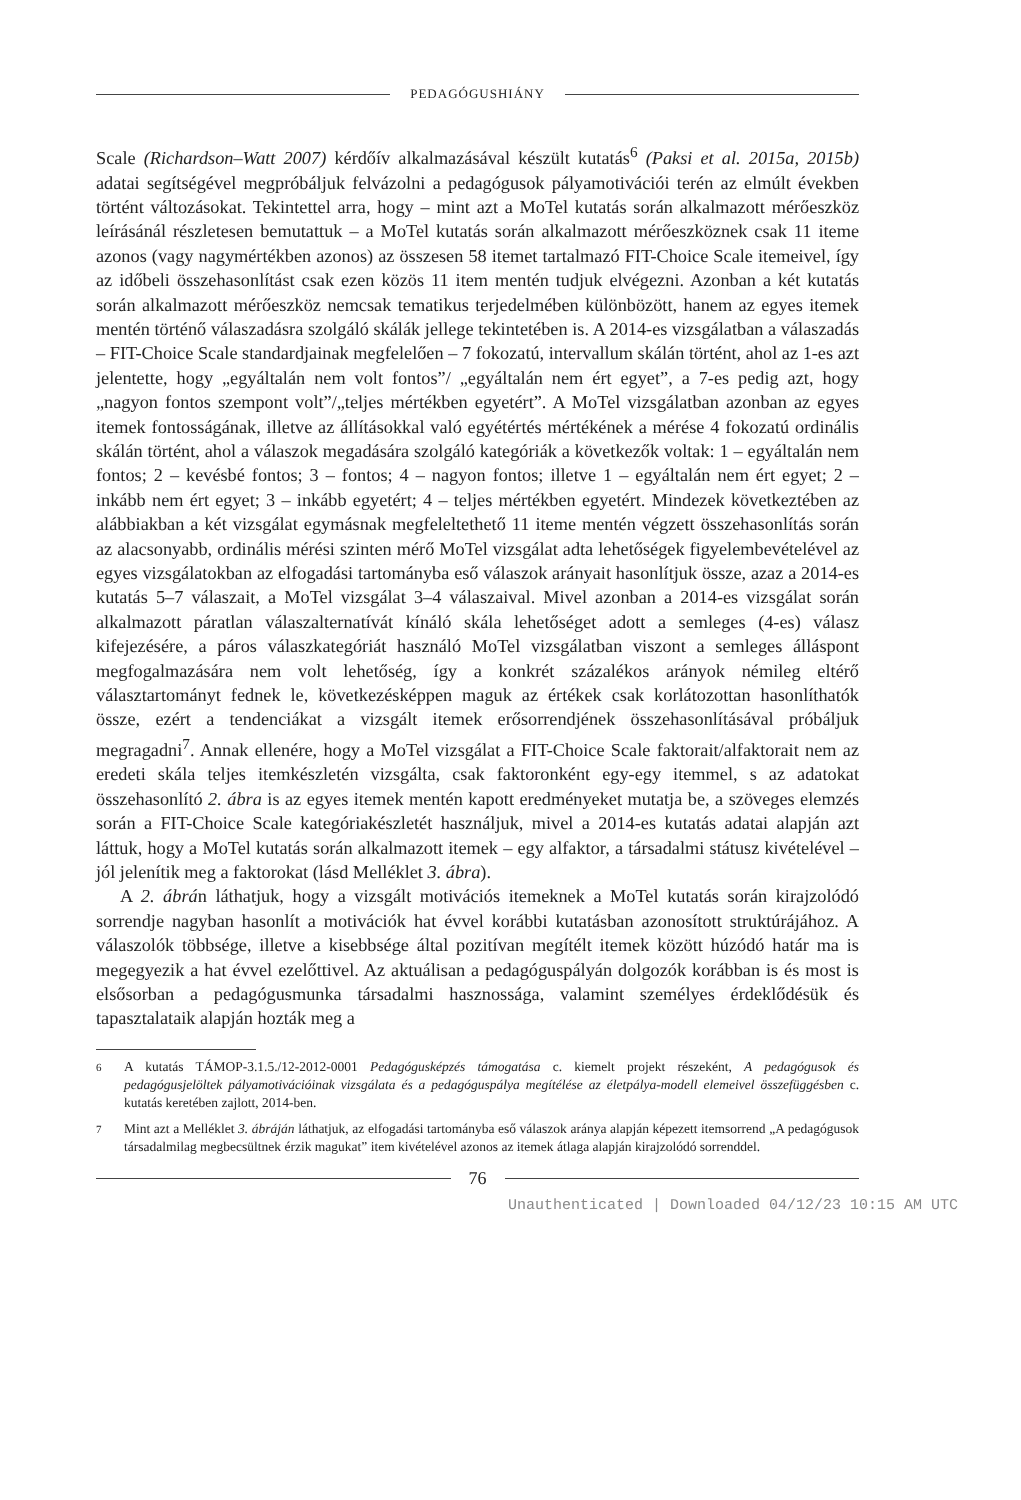PEDAGÓGUSHIÁNY
Scale (Richardson–Watt 2007) kérdőív alkalmazásával készült kutatás<sup>6</sup> (Paksi et al. 2015a, 2015b) adatai segítségével megpróbáljuk felvázolni a pedagógusok pályamotivációi terén az elmúlt években történt változásokat. Tekintettel arra, hogy – mint azt a MoTel kutatás során alkalmazott mérőeszköz leírásánál részletesen bemutattuk – a MoTel kutatás során alkalmazott mérőeszköznek csak 11 iteme azonos (vagy nagymértékben azonos) az összesen 58 itemet tartalmazó FIT-Choice Scale itemeivel, így az időbeli összehasonlítást csak ezen közös 11 item mentén tudjuk elvégezni. Azonban a két kutatás során alkalmazott mérőeszköz nemcsak tematikus terjedelmében különbözött, hanem az egyes itemek mentén történő válaszadásra szolgáló skálák jellege tekintetében is. A 2014-es vizsgálatban a válaszadás – FIT-Choice Scale standardjainak megfelelően – 7 fokozatú, intervallum skálán történt, ahol az 1-es azt jelentette, hogy „egyáltalán nem volt fontos”/ „egyáltalán nem ért egyet”, a 7-es pedig azt, hogy „nagyon fontos szempont volt”/„teljes mértékben egyetért”. A MoTel vizsgálatban azonban az egyes itemek fontosságának, illetve az állításokkal való egyétértés mértékének a mérése 4 fokozatú ordinális skálán történt, ahol a válaszok megadására szolgáló kategóriák a következők voltak: 1 – egyáltalán nem fontos; 2 – kevésbé fontos; 3 – fontos; 4 – nagyon fontos; illetve 1 – egyáltalán nem ért egyet; 2 – inkább nem ért egyet; 3 – inkább egyetért; 4 – teljes mértékben egyetért. Mindezek következtében az alábbiakban a két vizsgálat egymásnak megfeleltethető 11 iteme mentén végzett összehasonlítás során az alacsonyabb, ordinális mérési szinten mérő MoTel vizsgálat adta lehetőségek figyelembevételével az egyes vizsgálatokban az elfogadási tartományba eső válaszok arányait hasonlítjuk össze, azaz a 2014-es kutatás 5–7 válaszait, a MoTel vizsgálat 3–4 válaszaival. Mivel azonban a 2014-es vizsgálat során alkalmazott páratlan válaszalternatívát kínáló skála lehetőséget adott a semleges (4-es) válasz kifejezésére, a páros válaszkategóriát használó MoTel vizsgálatban viszont a semleges álláspont megfogalmazására nem volt lehetőség, így a konkrét százalékos arányok némileg eltérő választartományt fednek le, következésképpen maguk az értékek csak korlátozottan hasonlíthatók össze, ezért a tendenciákat a vizsgált itemek erősorrendjének összehasonlításával próbáljuk megragadni<sup>7</sup>. Annak ellenére, hogy a MoTel vizsgálat a FIT-Choice Scale faktorait/alfaktorait nem az eredeti skála teljes itemkészletén vizsgálta, csak faktoronként egy-egy itemmel, s az adatokat összehasonlító 2. ábra is az egyes itemek mentén kapott eredményeket mutatja be, a szöveges elemzés során a FIT-Choice Scale kategóriakészletét használjuk, mivel a 2014-es kutatás adatai alapján azt láttuk, hogy a MoTel kutatás során alkalmazott itemek – egy alfaktor, a társadalmi státusz kivételével – jól jelenítik meg a faktorokat (lásd Melléklet 3. ábra).
A 2. ábrán láthatjuk, hogy a vizsgált motivációs itemeknek a MoTel kutatás során kirajzolódó sorrendje nagyban hasonlít a motivációk hat évvel korábbi kutatásban azonosított struktúrájához. A válaszolók többsége, illetve a kisebbsége által pozitívan megítélt itemek között húzódó határ ma is megegyezik a hat évvel ezelőttivel. Az aktuálisan a pedagóguspályán dolgozók korábban is és most is elsősorban a pedagógusmunka társadalmi hasznossága, valamint személyes érdeklődésük és tapasztalataik alapján hozták meg a
6 A kutatás TÁMOP-3.1.5./12-2012-0001 Pedagógusképzés támogatása c. kiemelt projekt részeként, A pedagógusok és pedagógusjelöltek pályamotivációinak vizsgálata és a pedagóguspálya megítélése az életpálya-modell elemeivel összefüggésben c. kutatás keretében zajlott, 2014-ben.
7 Mint azt a Melléklet 3. ábráján láthatjuk, az elfogadási tartományba eső válaszok aránya alapján képezett itemsorrend „A pedagógusok társadalmilag megbecsültnek érzik magukat” item kivételével azonos az itemek átlaga alapján kirajzolódó sorrenddel.
76
Unauthenticated | Downloaded 04/12/23 10:15 AM UTC